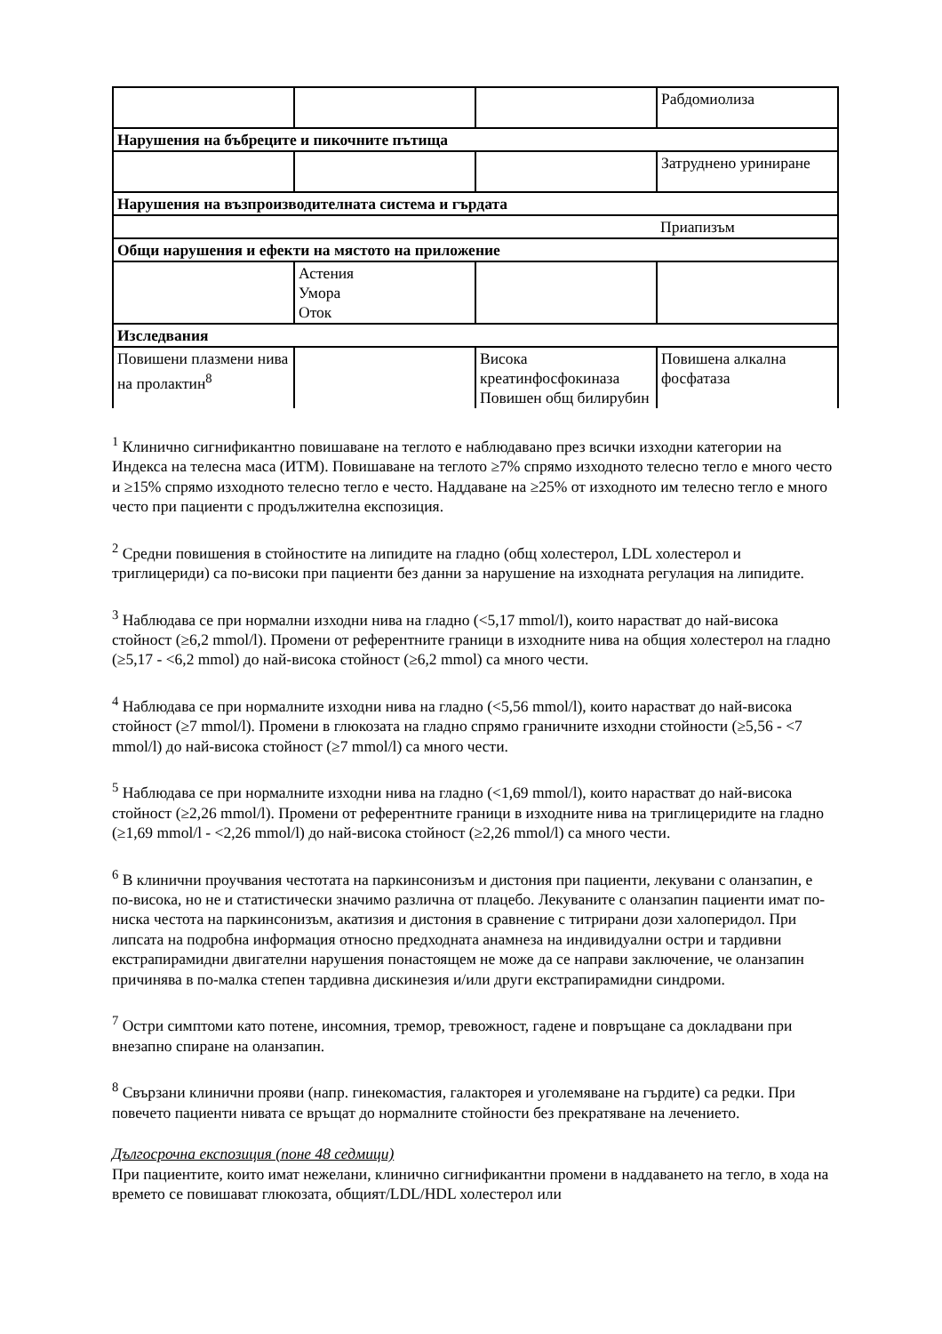| | | | Рабдомиолиза |
| Нарушения на бъбреците и пикочните пътища | | | |
| | | | Затруднено уриниране |
| Нарушения на възпроизводителната система и гърдата | | | |
| | | | Приапизъм |
| Общи нарушения и ефекти на мястото на приложение | | | |
| | Астения Умора Оток | | |
| Изследвания | | | |
| Повишени плазмени нива на пролактин<sup>8</sup> | | Висока креатинфосфокиназа Повишен общ билирубин | Повишена алкална фосфатаза |
<sup>1</sup> Клинично сигнификантно повишаване на теглото е наблюдавано през всички изходни категории на Индекса на телесна маса (ИТМ). Повишаване на теглото ≥7% спрямо изходното телесно тегло е много често и ≥15% спрямо изходното телесно тегло е често. Наддаване на ≥25% от изходното им телесно тегло е много често при пациенти с продължителна експозиция.
<sup>2</sup> Средни повишения в стойностите на липидите на гладно (общ холестерол, LDL холестерол и триглицериди) са по-високи при пациенти без данни за нарушение на изходната регулация на липидите.
<sup>3</sup> Наблюдава се при нормални изходни нива на гладно (<5,17 mmol/l), които нарастват до най-висока стойност (≥6,2 mmol/l). Промени от референтните граници в изходните нива на общия холестерол на гладно (≥5,17 - <6,2 mmol) до най-висока стойност (≥6,2 mmol) са много чести.
<sup>4</sup> Наблюдава се при нормалните изходни нива на гладно (<5,56 mmol/l), които нарастват до най-висока стойност (≥7 mmol/l). Промени в глюкозата на гладно спрямо граничните изходни стойности (≥5,56 - <7 mmol/l) до най-висока стойност (≥7 mmol/l) са много чести.
<sup>5</sup> Наблюдава се при нормалните изходни нива на гладно (<1,69 mmol/l), които нарастват до най-висока стойност (≥2,26 mmol/l). Промени от референтните граници в изходните нива на триглицеридите на гладно (≥1,69 mmol/l - <2,26 mmol/l) до най-висока стойност (≥2,26 mmol/l) са много чести.
<sup>6</sup> В клинични проучвания честотата на паркинсонизъм и дистония при пациенти, лекувани с оланзапин, е по-висока, но не и статистически значимо различна от плацебо. Лекуваните с оланзапин пациенти имат по-ниска честота на паркинсонизъм, акатизия и дистония в сравнение с титрирани дози халоперидол. При липсата на подробна информация относно предходната анамнеза на индивидуални остри и тардивни екстрапирамидни двигателни нарушения понастоящем не може да се направи заключение, че оланзапин причинява в по-малка степен тардивна дискинезия и/или други екстрапирамидни синдроми.
<sup>7</sup> Остри симптоми като потене, инсомния, тремор, тревожност, гадене и повръщане са докладвани при внезапно спиране на оланзапин.
<sup>8</sup> Свързани клинични прояви (напр. гинекомастия, галакторея и уголемяване на гърдите) са редки. При повечето пациенти нивата се връщат до нормалните стойности без прекратяване на лечението.
Дългосрочна експозиция (поне 48 седмици)
При пациентите, които имат нежелани, клинично сигнификантни промени в наддаването на тегло, в хода на времето се повишават глюкозата, общият/LDL/HDL холестерол или